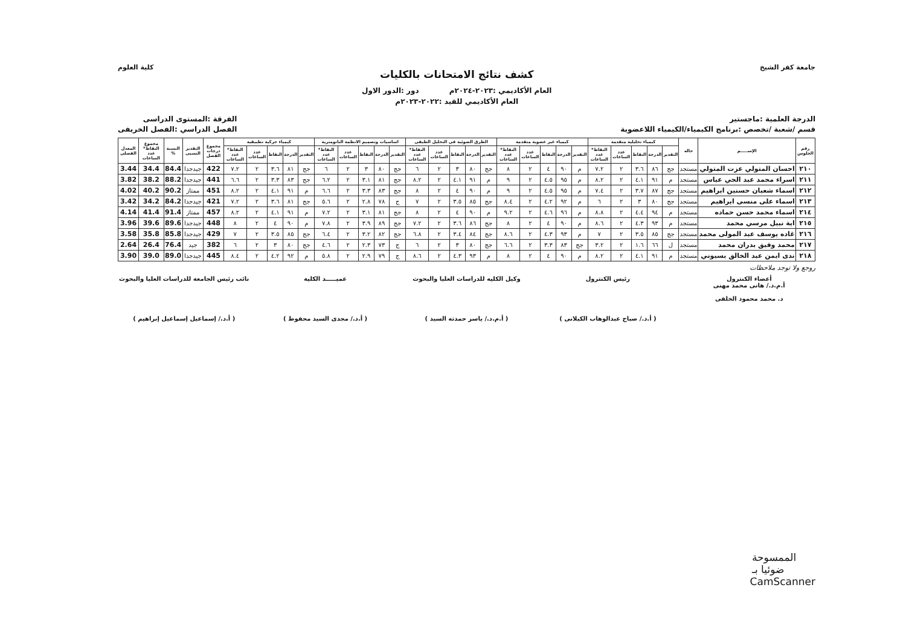جامعة كفر الشيخ
كشف نتائج الامتحانات بالكليات
العام الأكاديمي :٢٠٢٣-٢٠٢٤م دور :الدور الاول
العام الأكاديمي للقيد :٢٠٢٢-٢٠٢٣م
كلية العلوم
الدرجة العلمية :ماجستير
قسم /شعبة /تخصص :برنامج الكيمياء/الكيمياء اللاعضوية
الفرقة :المستوى الدراسى
الفصل الدراسي :الفصل الخريفى
| رقم الجلوس | الإســـــم | حاله | كيمياء تحليلية متقدمة | | | | | كيمياء غير عضوية متقدمة | | | | | الطرق الضوئية فى التحليل الطيفى | | | | | اساسيات وتصميم الانظمة النانومترية | | | | | كيمياء حركية تطبيقية | | | | | مجموع درجات الفصل | التقدير النسبى | النسبة % | مجموع النقاط* عدد الساعات | المعدل الفصلى |
| --- | --- | --- | --- | --- | --- | --- | --- | --- | --- | --- | --- | --- | --- | --- | --- | --- | --- | --- | --- | --- | --- | --- | --- | --- | --- | --- | --- | --- | --- | --- | --- | --- |
| | | | التقدير | الدرجة | النقاط | عدد الساعات | النقاط* عدد الساعات | التقدير | الدرجة | النقاط | عدد الساعات | النقاط* عدد الساعات | التقدير | الدرجة | النقاط | عدد الساعات | النقاط* عدد الساعات | التقدير | الدرجة | النقاط | عدد الساعات | النقاط* عدد الساعات | التقدير | الدرجة | النقاط | عدد الساعات | النقاط* عدد الساعات | | | | | |
| ٢١٠ | احسان المتولي عزت المتولي | مستجد | جج | ٨٦ | ٣.٦ | ٢ | ٧.٢ | م | ٩٠ | ٤ | ٢ | ٨ | جج | ٨٠ | ٣ | ٢ | ٦ | جج | ٨٠ | ٣ | ٢ | ٦ | جج | ٨١ | ٣.٦ | ٢ | ٧.٢ | 422 | جيدجدا | 84.4 | 34.4 | 3.44 |
| ٢١١ | اسراء محمد عبد الحي عباس | مستجد | م | ٩١ | ٤.١ | ٢ | ٨.٢ | م | ٩٥ | ٤.٥ | ٢ | ٩ | م | ٩١ | ٤.١ | ٢ | ٨.٢ | جج | ٨١ | ٣.١ | ٢ | ٦.٢ | جج | ٨٣ | ٣.٣ | ٢ | ٦.٦ | 441 | جيدجدا | 88.2 | 38.2 | 3.82 |
| ٢١٢ | اسماء شعبان حسنين ابراهيم | مستجد | جج | ٨٧ | ٣.٧ | ٢ | ٧.٤ | م | ٩٥ | ٤.٥ | ٢ | ٩ | م | ٩٠ | ٤ | ٢ | ٨ | جج | ٨٣ | ٣.٣ | ٢ | ٦.٦ | م | ٩١ | ٤.١ | ٢ | ٨.٢ | 451 | ممتاز | 90.2 | 40.2 | 4.02 |
| ٢١٣ | اسماء على منسى ابراهيم | مستجد | جج | ٨٠ | ٣ | ٢ | ٦ | م | ٩٢ | ٤.٢ | ٢ | ٨.٤ | جج | ٨٥ | ٣.٥ | ٢ | ٧ | ج | ٧٨ | ٢.٨ | ٢ | ٥.٦ | جج | ٨١ | ٣.٦ | ٢ | ٧.٢ | 421 | جيدجدا | 84.2 | 34.2 | 3.42 |
| ٢١٤ | اسماء محمد حسن حماده | مستجد | م | ٩٤ | ٤.٤ | ٢ | ٨.٨ | م | ٩٦ | ٤.٦ | ٢ | ٩.٢ | م | ٩٠ | ٤ | ٢ | ٨ | جج | ٨١ | ٣.١ | ٢ | ٧.٢ | م | ٩١ | ٤.١ | ٢ | ٨.٢ | 457 | ممتاز | 91.4 | 41.4 | 4.14 |
| ٢١٥ | اية نبيل مرسي محمد | مستجد | م | ٩٣ | ٤.٣ | ٢ | ٨.٦ | م | ٩٠ | ٤ | ٢ | ٨ | جج | ٨٦ | ٣.٦ | ٢ | ٧.٢ | جج | ٨٩ | ٣.٩ | ٢ | ٧.٨ | م | ٩٠ | ٤ | ٢ | ٨ | 448 | جيدجدا | 89.6 | 39.6 | 3.96 |
| ٢١٦ | غاده يوسف عبد المولى محمد | مستجد | جج | ٨٥ | ٣.٥ | ٢ | ٧ | م | ٩٣ | ٤.٣ | ٢ | ٨.٦ | جج | ٨٤ | ٣.٤ | ٢ | ٦.٨ | جج | ٨٢ | ٣.٢ | ٢ | ٦.٤ | جج | ٨٥ | ٣.٥ | ٢ | ٧ | 429 | جيدجدا | 85.8 | 35.8 | 3.58 |
| ٢١٧ | محمد وفيق بدران محمد | مستجد | ل | ٦٦ | ١.٦ | ٢ | ٣.٢ | جج | ٨٣ | ٣.٣ | ٢ | ٦.٦ | جج | ٨٠ | ٣ | ٢ | ٦ | ج | ٧٣ | ٢.٣ | ٢ | ٤.٦ | جج | ٨٠ | ٣ | ٢ | ٦ | 382 | جيد | 76.4 | 26.4 | 2.64 |
| ٢١٨ | ندى ايمن عبد الخالق بسيوني | مستجد | م | ٩١ | ٤.١ | ٢ | ٨.٢ | م | ٩٠ | ٤ | ٢ | ٨ | م | ٩٣ | ٤.٣ | ٢ | ٨.٦ | ج | ٧٩ | ٢.٩ | ٢ | ٥.٨ | م | ٩٢ | ٤.٢ | ٢ | ٨.٤ | 445 | جيدجدا | 89.0 | 39.0 | 3.90 |
روجع ولا توجد ملاحظات
أعضاء الكنترول
أ.م.د./ هانى محمد مهنى
د. محمد محمود الخلفى
رئيس الكنترول
( أ.د./ صباح عبدالوهاب الكيلانى )
وكيل الكليه للدراسات العليا والبحوث
( أ.م.د./ ياسر حمدته السيد )
عميـــــد الكلية
( أ.د./ مجدى السيد محفوظ )
نائب رئيس الجامعة للدراسات العليا والبحوث
( أ.د./ إسماعيل إسماعيل إبراهيم )
الممسوحة ضوئيا بـ CamScanner